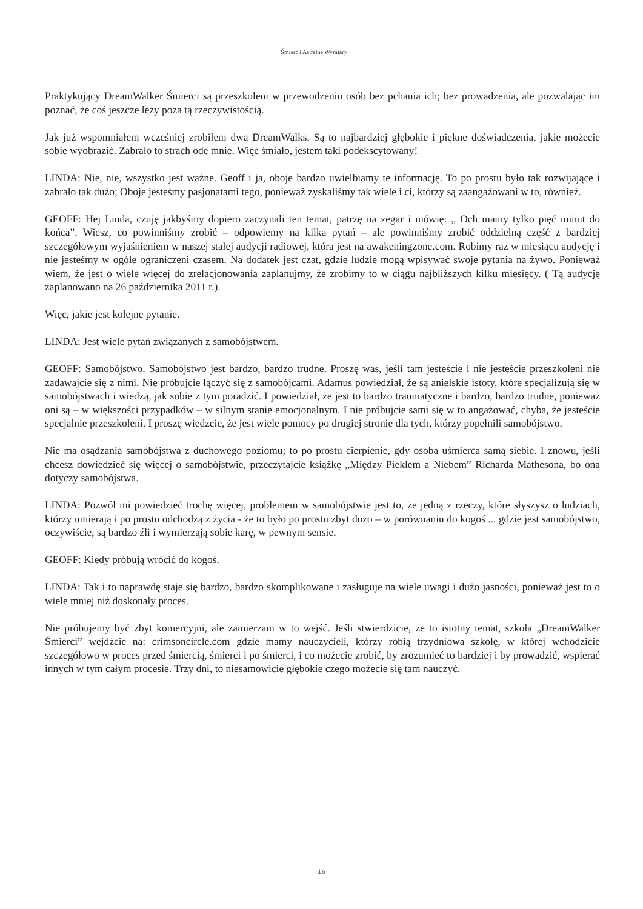Śmierć i Astralne Wymiary
Praktykujący DreamWalker Śmierci są przeszkoleni w przewodzeniu osób bez pchania ich; bez prowadzenia, ale pozwalając im poznać, że coś jeszcze leży poza tą rzeczywistością.
Jak już wspomniałem wcześniej zrobiłem dwa DreamWalks. Są to najbardziej głębokie i piękne doświadczenia, jakie możecie sobie wyobrazić. Zabrało to strach ode mnie. Więc śmiało, jestem taki podekscytowany!
LINDA: Nie, nie, wszystko jest ważne. Geoff i ja, oboje bardzo uwielbiamy te informację. To po prostu było tak rozwijające i zabrało tak dużo; Oboje jesteśmy pasjonatami tego, ponieważ zyskaliśmy tak wiele i ci, którzy są zaangażowani w to, również.
GEOFF: Hej Linda, czuję jakbyśmy dopiero zaczynali ten temat, patrzę na zegar i mówię: „ Och mamy tylko pięć minut do końca”. Wiesz, co powinniśmy zrobić – odpowiemy na kilka pytań – ale powinniśmy zrobić oddzielną część z bardziej szczegółowym wyjaśnieniem w naszej stałej audycji radiowej, która jest na awakeningzone.com. Robimy raz w miesiącu audycję i nie jesteśmy w ogóle ograniczeni czasem. Na dodatek jest czat, gdzie ludzie mogą wpisywać swoje pytania na żywo. Ponieważ wiem, że jest o wiele więcej do zrelacjonowania zaplanujmy, że zrobimy to w ciągu najbliższych kilku miesięcy. ( Tą audycję zaplanowano na 26 października 2011 r.).
Więc, jakie jest kolejne pytanie.
LINDA: Jest wiele pytań związanych z samobójstwem.
GEOFF: Samobójstwo. Samobójstwo jest bardzo, bardzo trudne. Proszę was, jeśli tam jesteście i nie jesteście przeszkoleni nie zadawajcie się z nimi. Nie próbujcie łączyć się z samobójcami. Adamus powiedział, że są anielskie istoty, które specjalizują się w samobójstwach i wiedzą, jak sobie z tym poradzić. I powiedział, że jest to bardzo traumatyczne i bardzo, bardzo trudne, ponieważ oni są – w większości przypadków – w silnym stanie emocjonalnym. I nie próbujcie sami się w to angażować, chyba, że jesteście specjalnie przeszkoleni. I proszę wiedzcie, że jest wiele pomocy po drugiej stronie dla tych, którzy popełnili samobójstwo.
Nie ma osądzania samobójstwa z duchowego poziomu; to po prostu cierpienie, gdy osoba uśmierca samą siebie. I znowu, jeśli chcesz dowiedzieć się więcej o samobójstwie, przeczytajcie książkę „Między Piekłem a Niebem” Richarda Mathesona, bo ona dotyczy samobójstwa.
LINDA: Pozwól mi powiedzieć trochę więcej, problemem w samobójstwie jest to, że jedną z rzeczy, które słyszysz o ludziach, którzy umierają i po prostu odchodzą z życia - że to było po prostu zbyt dużo – w porównaniu do kogoś ... gdzie jest samobójstwo, oczywiście, są bardzo źli i wymierzają sobie karę, w pewnym sensie.
GEOFF: Kiedy próbują wrócić do kogoś.
LINDA: Tak i to naprawdę staje się bardzo, bardzo skomplikowane i zasługuje na wiele uwagi i dużo jasności, ponieważ jest to o wiele mniej niż doskonały proces.
Nie próbujemy być zbyt komercyjni, ale zamierzam w to wejść. Jeśli stwierdzicie, że to istotny temat, szkoła „DreamWalker Śmierci” wejdźcie na: crimsoncircle.com gdzie mamy nauczycieli, którzy robią trzydniowa szkołę, w której wchodzicie szczegółowo w proces przed śmiercią, śmierci i po śmierci, i co możecie zrobić, by zrozumieć to bardziej i by prowadzić, wspierać innych w tym całym procesie. Trzy dni, to niesamowicie głębokie czego możecie się tam nauczyć.
16